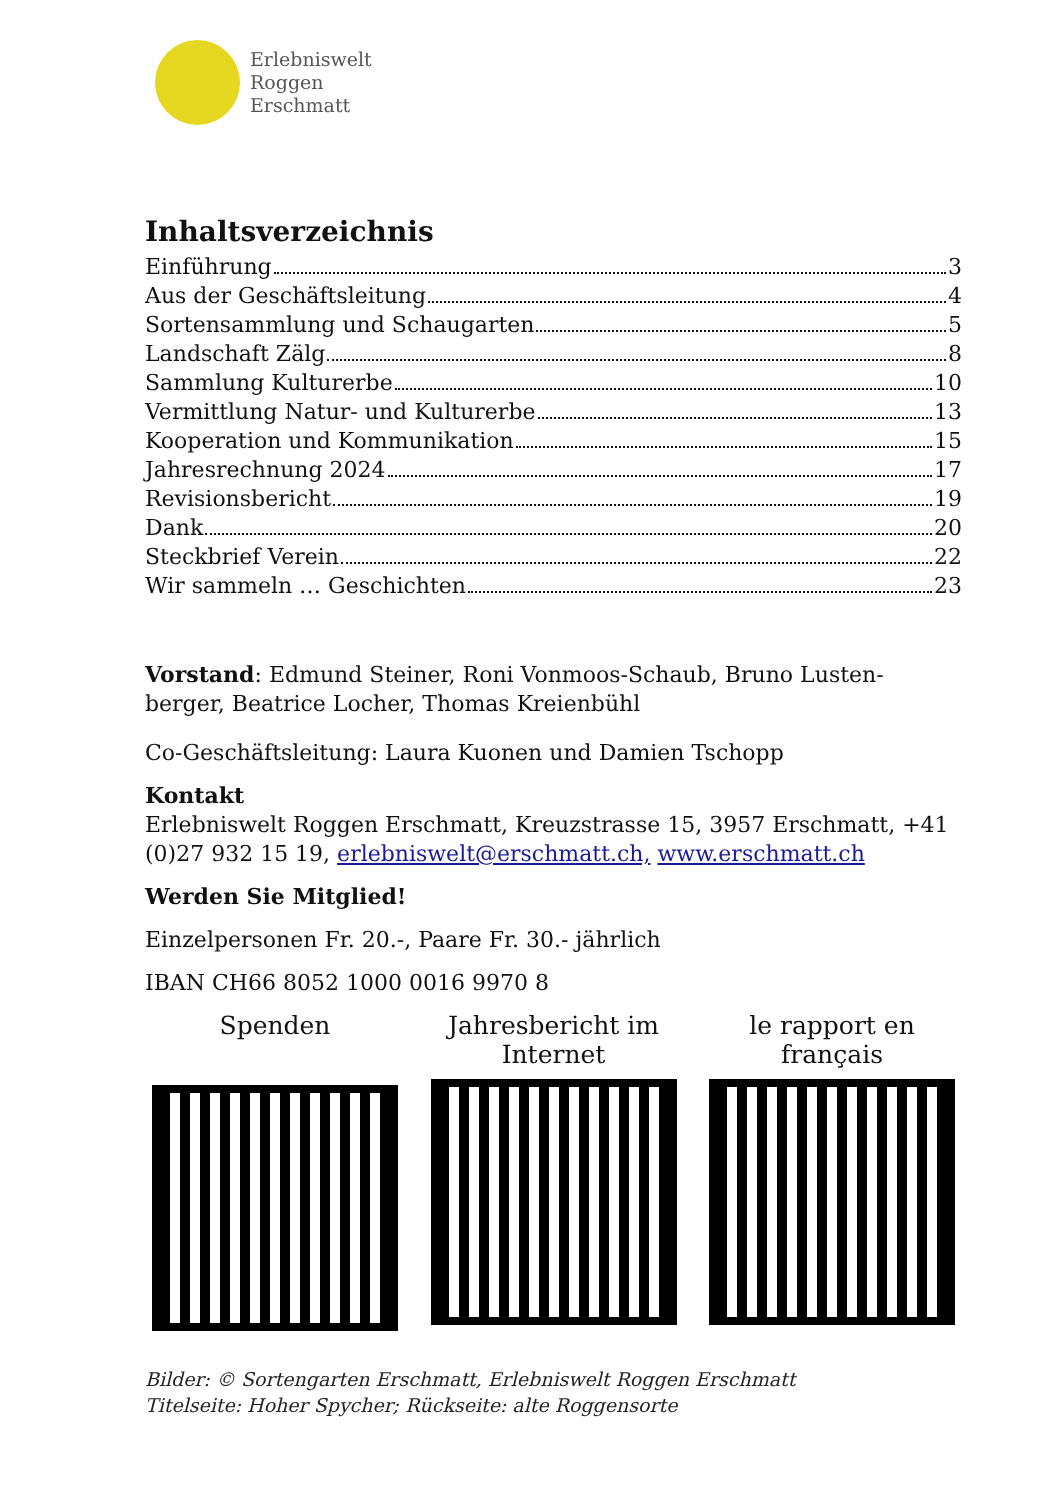Erlebniswelt
Roggen
Erschmatt
Inhaltsverzeichnis
Einführung 3
Aus der Geschäftsleitung 4
Sortensammlung und Schaugarten 5
Landschaft Zälg 8
Sammlung Kulturerbe 10
Vermittlung Natur- und Kulturerbe 13
Kooperation und Kommunikation 15
Jahresrechnung 2024 17
Revisionsbericht 19
Dank 20
Steckbrief Verein 22
Wir sammeln … Geschichten 23
Vorstand: Edmund Steiner, Roni Vonmoos-Schaub, Bruno Lusten-berger, Beatrice Locher, Thomas Kreienbühl
Co-Geschäftsleitung: Laura Kuonen und Damien Tschopp
Kontakt
Erlebniswelt Roggen Erschmatt, Kreuzstrasse 15, 3957 Erschmatt, +41 (0)27 932 15 19, erlebniswelt@erschmatt.ch, www.erschmatt.ch
Werden Sie Mitglied!
Einzelpersonen Fr. 20.-, Paare Fr. 30.- jährlich
IBAN CH66 8052 1000 0016 9970 8
Spenden Jahresbericht im Internet
le rapport en français
Bilder: © Sortengarten Erschmatt, Erlebniswelt Roggen Erschmatt
Titelseite: Hoher Spycher; Rückseite: alte Roggensorte